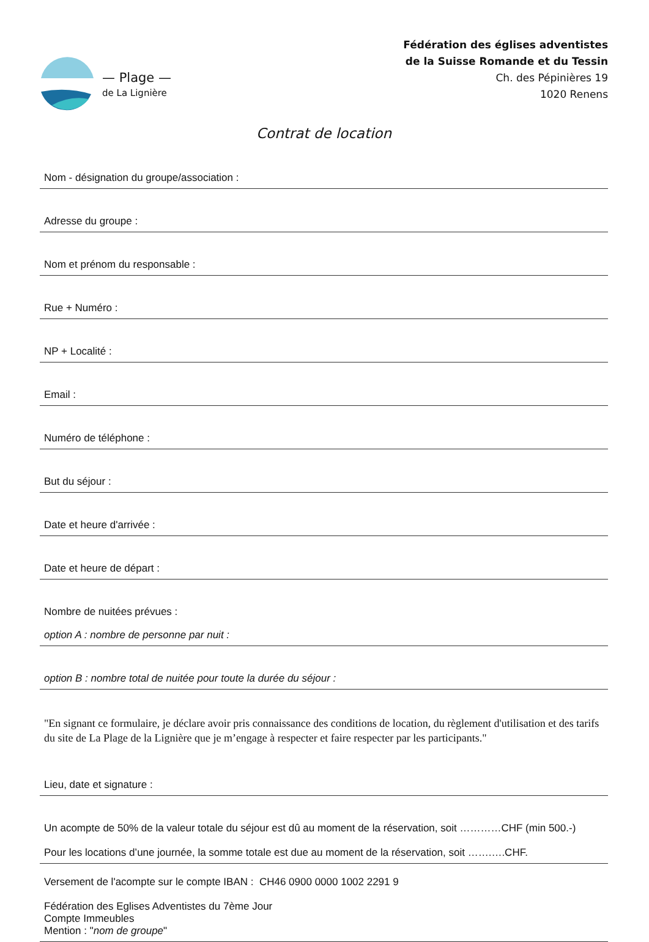— Plage —
de La Lignière
Fédération des églises adventistes
de la Suisse Romande et du Tessin
Ch. des Pépinières 19
1020 Renens
Contrat de location
Nom - désignation du groupe/association :
Adresse du groupe :
Nom et prénom du responsable :
Rue + Numéro :
NP + Localité :
Email :
Numéro de téléphone :
But du séjour :
Date et heure d'arrivée :
Date et heure de départ :
Nombre de nuitées prévues :
option A : nombre de personne par nuit :
option B : nombre total de nuitée pour toute la durée du séjour :
"En signant ce formulaire, je déclare avoir pris connaissance des conditions de location, du règlement d'utilisation et des tarifs du site de La Plage de la Lignière que je m’engage à respecter et faire respecter par les participants."
Lieu, date et signature :
Un acompte de 50% de la valeur totale du séjour est dû au moment de la réservation, soit …………CHF (min 500.-)
Pour les locations d’une journée, la somme totale est due au moment de la réservation, soit …….….CHF.
Versement de l'acompte sur le compte IBAN : CH46 0900 0000 1002 2291 9
Fédération des Eglises Adventistes du 7ème Jour
Compte Immeubles
Mention : "nom de groupe"